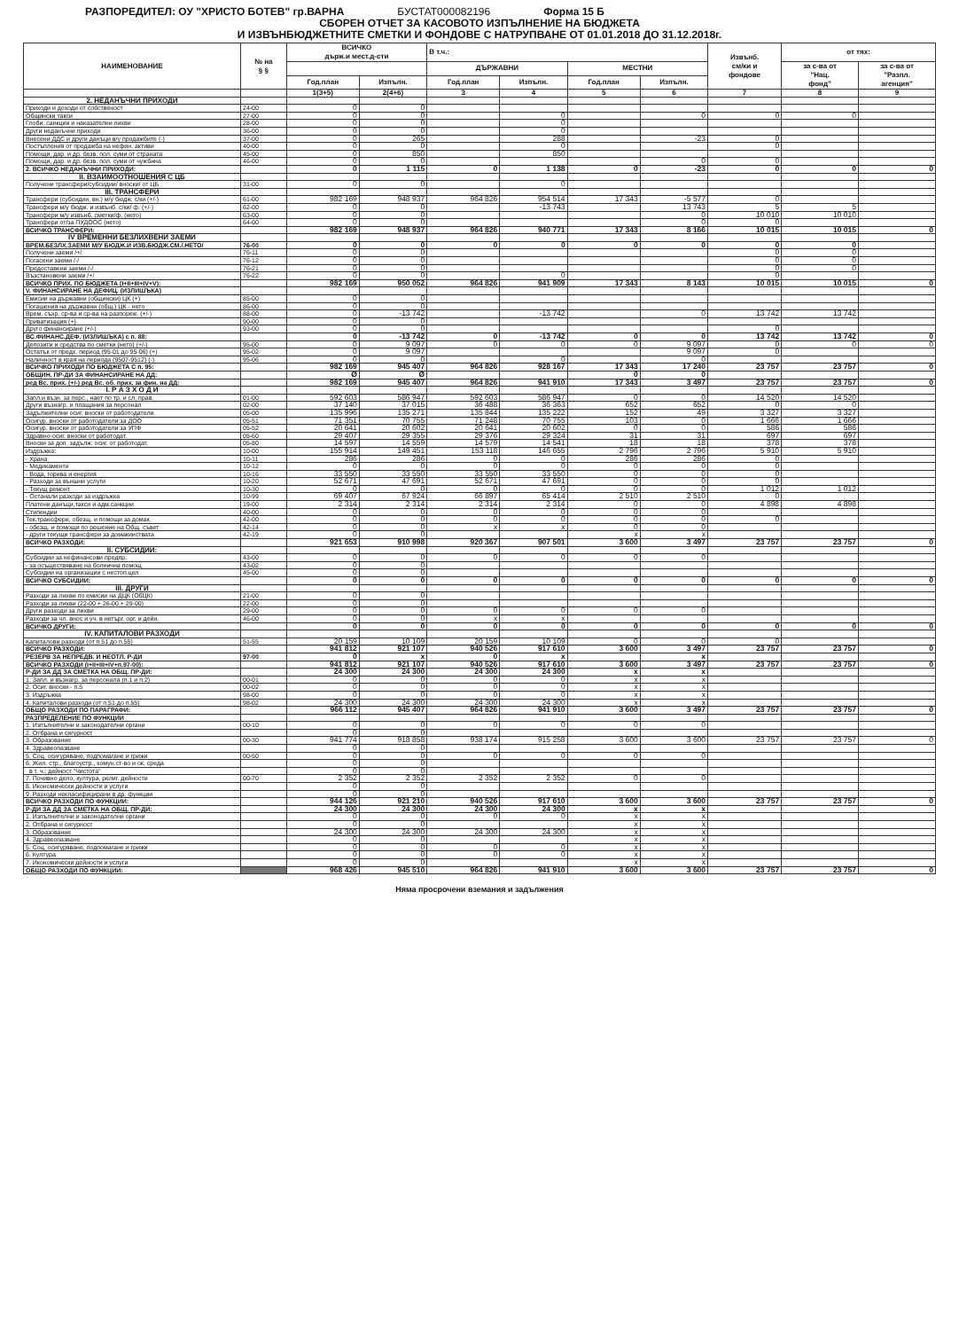РАЗПОРЕДИТЕЛ: ОУ "ХРИСТО БОТЕВ" гр.ВАРНА БУСТАТ000082196 Форма 15 Б
СБОРЕН ОТЧЕТ ЗА КАСОВОТО ИЗПЪЛНЕНИЕ НА БЮДЖЕТА
И ИЗВЪНБЮДЖЕТНИТЕ СМЕТКИ И ФОНДОВЕ С НАТРУПВАНЕ ОТ 01.01.2018 ДО 31.12.2018г.
| НАИМЕНОВАНИЕ | № на § § | ВСИЧКО държ.и мест.д-сти | | В т.ч.: | | | | Извънб. см/ки и фондове | от тях: | |
| --- | --- | --- | --- | --- | --- | --- | --- | --- | --- | --- |
| | | | | ДЪРЖАВНИ | | МЕСТНИ | | | за с-ва от "Нац. фонд" | за с-ва от "Разпл. агенция" |
| | | Год.план | Изпълн. | Год.план | Изпълн. | Год.план | Изпълн. | | | |
| | | 1(3+5) | 2(4+6) | 3 | 4 | 5 | 6 | 7 | 8 | 9 |
| 2. НЕДАНЪЧНИ ПРИХОДИ | | | | | | | | | | |
| Приходи и доходи от собственост | 24-00 | 0 | 0 | | | | | | | |
| Общински такси | 27-00 | 0 | 0 | | 0 | | 0 | 0 | 0 | |
| Глоби, санкции и наказателни лихви | 28-00 | 0 | 0 | | 0 | | | | | |
| Други неданъчни приходи | 36-00 | 0 | 0 | | 0 | | | | | |
| Внесени ДДС и други данъци в/у продажбите (-) | 37-00 | 0 | 265 | | 288 | | -23 | 0 | | |
| Постъпления от продажба на нефин. активи | 40-00 | 0 | 0 | | 0 | | | 0 | | |
| Помощи, дар. и др. безв. пол. суми от страната | 45-00 | 0 | 850 | | 850 | | | | | |
| Помощи, дар. и др. безв. пол. суми от чужбина | 46-00 | 0 | 0 | | | | 0 | 0 | | |
| 2. ВСИЧКО НЕДАНЪЧНИ ПРИХОДИ: | | 0 | 1 115 | 0 | 1 138 | 0 | -23 | 0 | 0 | 0 |
| II. ВЗАИМООТНОШЕНИЯ С ЦБ | | | | | | | | | | |
| Получени трансфери/субсидии/ вноски/ от ЦБ | 31-00 | 0 | 0 | | 0 | | | | | |
| III. ТРАНСФЕРИ | | | | | | | | | | |
| Трансфери (субсидии, вн.) м/у бюдж. с/ки (+/-) | 61-00 | 982 169 | 948 937 | 964 826 | 954 514 | 17 343 | -5 577 | 0 | | |
| Трансфери м/у бюдж. и извънб. с/ки/ ф. (+/-) | 62-00 | 0 | 0 | | -13 743 | | 13 743 | 5 | 5 | |
| Трансфери м/у извънб. сметки/ф. (нето) | 63-00 | 0 | 0 | | | | 0 | 10 010 | 10 010 | |
| Трансфери от/за ПУДООС (нето) | 64-00 | 0 | 0 | | | | 0 | 0 | | |
| ВСИЧКО ТРАНСФЕРИ: | | 982 169 | 948 937 | 964 826 | 940 771 | 17 343 | 8 166 | 10 015 | 10 015 | 0 |
| IV ВРЕМЕННИ БЕЗЛИХВЕНИ ЗАЕМИ | | | | | | | | | | |
| ВРЕМ.БЕЗЛХ.ЗАЕМИ М/У БЮДЖ.И ИЗВ.БЮДЖ.СМ./.НЕТО/ | 76-00 | 0 | 0 | 0 | 0 | 0 | 0 | 0 | 0 | |
| Получени заеми /+/ | 76-11 | 0 | 0 | | | | | 0 | 0 | |
| Погасени заеми /-/ | 76-12 | 0 | 0 | | | | | 0 | 0 | |
| Предоставени заеми /-/ | 76-21 | 0 | 0 | | | | | 0 | 0 | |
| Възстановени заеми /+/ | 76-22 | 0 | 0 | | 0 | | | 0 | | |
| ВСИЧКО ПРИХ. ПО БЮДЖЕТА (I+II+III+IV+V): | | 982 169 | 950 052 | 964 826 | 941 909 | 17 343 | 8 143 | 10 015 | 10 015 | 0 |
| V. ФИНАНСИРАНЕ НА ДЕФИЦ. (ИЗЛИШЪКА) | | | | | | | | | | |
| Емисии на държавни (общински) ЦК (+) | 85-00 | 0 | 0 | | | | | | | |
| Погашения на държавни (общ.) ЦК - нето | 86-00 | 0 | 0 | | | | | | | |
| Врем. съхр. ср-ва и ср-ва на разпореж. (+/-) | 88-00 | 0 | -13 742 | | -13 742 | | 0 | 13 742 | 13 742 | |
| Приватизация (+) | 90-00 | 0 | 0 | | | | | | | |
| Друго финансиране (+/-) | 93-00 | 0 | 0 | | | | | 0 | | |
| ВС.ФИНАНС.ДЕФ. (ИЗЛИШЪКА) с п. 88: | | 0 | -13 742 | 0 | -13 742 | 0 | 0 | 13 742 | 13 742 | 0 |
| Депозити и средства по сметки (нето) (+/-) | 95-00 | 0 | 9 097 | 0 | 0 | 0 | 9 097 | 0 | 0 | 0 |
| Остатък от предх. период (95-01 до 95-06) (+) | 95-02 | 0 | 9 097 | | | | 9 097 | 0 | | |
| Наличност в края на периода (9507-9512) (-) | 95-06 | 0 | 0 | | 0 | | 0 | | | |
| ВСИЧКО ПРИХОДИ ПО БЮДЖЕТА С п. 95: | | 982 169 | 945 407 | 964 826 | 928 167 | 17 343 | 17 240 | 23 757 | 23 757 | 0 |
| ОБЩИН. ПР-ДИ ЗА ФИНАНСИРАНЕ НА ДД: | | Ø | Ø | | | 0 | 0 | | | |
| ред Вс. прих. (+/-) ред Вс. об. прих. за фин. на ДД: | | 982 169 | 945 407 | 964 826 | 941 910 | 17 343 | 3 497 | 23 757 | 23 757 | 0 |
| I. Р А З Х О Д И | | | | | | | | | | |
| Запл.и възн. за перс., нает по тр. и сл. прав. | 01-00 | 592 603 | 586 947 | 592 603 | 586 947 | 0 | 0 | 14 520 | 14 520 | |
| Други възнагр. и плащания за персонал | 02-00 | 37 140 | 37 015 | 36 488 | 36 363 | 652 | 652 | 0 | 0 | |
| Задължителни осиг. вноски от работодатели | 05-00 | 135 996 | 135 271 | 135 844 | 135 222 | 152 | 49 | 3 327 | 3 327 | |
| Осигур. вноски от работодатели за ДОО | 05-51 | 71 351 | 70 755 | 71 248 | 70 755 | 103 | 0 | 1 666 | 1 666 | |
| Осигур. вноски от работодатели за УПФ | 05-52 | 20 641 | 20 602 | 20 641 | 20 602 | 0 | 0 | 586 | 586 | |
| Здравно-осиг. вноски от работодат. | 05-60 | 29 407 | 29 355 | 29 376 | 29 324 | 31 | 31 | 697 | 697 | |
| Вноски за доп. задълж. осиг. от работодат. | 05-80 | 14 597 | 14 559 | 14 579 | 14 541 | 18 | 18 | 378 | 378 | |
| Издръжка: | 10-00 | 155 914 | 149 451 | 153 118 | 146 655 | 2 796 | 2 796 | 5 910 | 5 910 | |
| - Храна | 10-11 | 286 | 286 | 0 | 0 | 286 | 286 | 0 | | |
| - Медикаменти | 10-12 | 0 | 0 | 0 | 0 | 0 | 0 | 0 | | |
| - Вода, горива и енергия | 10-16 | 33 550 | 33 550 | 33 550 | 33 550 | 0 | 0 | 0 | | |
| - Разходи за външни услуги | 10-20 | 52 671 | 47 691 | 52 671 | 47 691 | 0 | 0 | 0 | | |
| - Текущ ремонт | 10-30 | 0 | 0 | 0 | 0 | 0 | 0 | 1 012 | 1 012 | |
| - Останали разходи за издръжка | 10-99 | 69 407 | 67 924 | 66 897 | 65 414 | 2 510 | 2 510 | 0 | | |
| Платени данъци,такси и адм.санкции | 19-00 | 2 314 | 2 314 | 2 314 | 2 314 | 0 | 0 | 4 898 | 4 898 | |
| Стипендии | 40-00 | 0 | 0 | 0 | 0 | 0 | 0 | | | |
| Тек.трансфери, обезщ. и помощи за домак. | 42-00 | 0 | 0 | 0 | 0 | 0 | 0 | 0 | | |
| - обезщ. и помощи по решение на Общ. съвет | 42-14 | 0 | 0 | x | x | 0 | 0 | | | |
| - други текущи трансфери за домакинствата | 42-19 | 0 | 0 | | | x | x | | | |
| ВСИЧКО РАЗХОДИ: | | 921 653 | 910 998 | 920 367 | 907 501 | 3 600 | 3 497 | 23 757 | 23 757 | 0 |
| II. СУБСИДИИ: | | | | | | | | | | |
| Субсидии за нефинансови предпр. | 43-00 | 0 | 0 | 0 | 0 | 0 | 0 | | | |
| - за осъществяване на болнична помощ | 43-02 | 0 | 0 | | | | | | | |
| Субсидии на организации с нестоп.цел | 45-00 | 0 | 0 | | | | | | | |
| ВСИЧКО СУБСИДИИ: | | 0 | 0 | 0 | 0 | 0 | 0 | 0 | 0 | 0 |
| III. ДРУГИ | | | | | | | | | | |
| Разходи за лихви по емисии на ДЦК (ОбЦК) | 21-00 | 0 | 0 | | | | | | | |
| Разходи за лихви (22-00 + 26-00 + 29-00) | 22-00 | 0 | 0 | | | | | | | |
| Други разходи за лихви | 29-00 | 0 | 0 | 0 | 0 | 0 | 0 | | | |
| Разходи за чл. внос и уч. в нетърг. орг. и дейн. | 46-00 | 0 | 0 | x | x | | | | | |
| ВСИЧКО ДРУГИ: | | 0 | 0 | 0 | 0 | 0 | 0 | 0 | 0 | 0 |
| IV. КАПИТАЛОВИ РАЗХОДИ | | | | | | | | | | |
| Капиталови разходи (от п.51 до п.55) | 51-55 | 20 159 | 10 109 | 20 159 | 10 109 | 0 | 0 | 0 | | |
| ВСИЧКО РАЗХОДИ: | | 941 812 | 921 107 | 940 526 | 917 610 | 3 600 | 3 497 | 23 757 | 23 757 | 0 |
| РЕЗЕРВ ЗА НЕПРЕДВ. И НЕОТЛ. Р-ДИ | 97-00 | 0 | x | 0 | x | | x | | | |
| ВСИЧКО РАЗХОДИ (I+II+III+IV+п.97-00): | | 941 812 | 921 107 | 940 526 | 917 610 | 3 600 | 3 497 | 23 757 | 23 757 | 0 |
| Р-ДИ ЗА ДД ЗА СМЕТКА НА ОБЩ. ПР-ДИ: | | 24 300 | 24 300 | 24 300 | 24 300 | x | x | | | |
| 1. Запл. и възнагр. за персонала (п.1 и п.2) | 00-01 | 0 | 0 | 0 | 0 | x | x | | | |
| 2. Осиг. вноски - п.5 | 00-02 | 0 | 0 | 0 | 0 | x | x | | | |
| 3. Издръжка | 98-00 | 0 | 0 | 0 | 0 | x | x | | | |
| 4. Капиталови разходи (от п.51 до п.55) | 98-02 | 24 300 | 24 300 | 24 300 | 24 300 | x | x | | | |
| ОБЩО РАЗХОДИ ПО ПАРАГРАФИ: | | 966 112 | 945 407 | 964 826 | 941 910 | 3 600 | 3 497 | 23 757 | 23 757 | 0 |
| РАЗПРЕДЕЛЕНИЕ ПО ФУНКЦИИ | | | | | | | | | | |
| 1. Изпълнителни и законодателни органи | 00-10 | 0 | 0 | 0 | 0 | 0 | 0 | | | |
| 2. Отбрана и сигурност | | 0 | 0 | | | | | | | |
| 3. Образование | 00-30 | 941 774 | 918 858 | 938 174 | 915 258 | 3 600 | 3 600 | 23 757 | 23 757 | 0 |
| 4. Здравеопазване | | 0 | 0 | | | | | | | |
| 5. Соц. осигуряване, подпомагане и грижи | 00-50 | 0 | 0 | 0 | 0 | 0 | 0 | | | |
| 6. Жил. стр., благоустр., комун.ст-во и ок. среда | | 0 | 0 | | | | | | | |
| в т. ч.: дейност "Чистота" | | 0 | 0 | | | | | | | |
| 7. Почивно дело, култура, религ. дейности | 00-70 | 2 352 | 2 352 | 2 352 | 2 352 | 0 | 0 | | | |
| 8. Икономически дейности и услуги | | 0 | 0 | | | | | | | |
| 9. Разходи некласифицирани в др. функции | | 0 | 0 | | | | | | | |
| ВСИЧКО РАЗХОДИ ПО ФУНКЦИИ: | | 944 126 | 921 210 | 940 526 | 917 610 | 3 600 | 3 600 | 23 757 | 23 757 | 0 |
| Р-ДИ ЗА ДД ЗА СМЕТКА НА ОБЩ. ПР-ДИ: | | 24 300 | 24 300 | 24 300 | 24 300 | x | x | | | |
| 1. Изпълнителни и законодателни органи | | 0 | 0 | 0 | 0 | x | x | | | |
| 2. Отбрана и сигурност | | 0 | 0 | | | x | x | | | |
| 3. Образование | | 24 300 | 24 300 | 24 300 | 24 300 | x | x | | | |
| 4. Здравеопазване | | 0 | 0 | | | x | x | | | |
| 5. Соц. осигуряване, подпомагане и грижи | | 0 | 0 | 0 | 0 | x | x | | | |
| 6. Култура | | 0 | 0 | 0 | 0 | x | x | | | |
| 7. Икономически дейности и услуги | | 0 | 0 | | | x | x | | | |
| ОБЩО РАЗХОДИ ПО ФУНКЦИИ: | | 968 426 | 945 510 | 964 826 | 941 910 | 3 600 | 3 600 | 23 757 | 23 757 | 0 |
Няма просрочени вземания и задължения